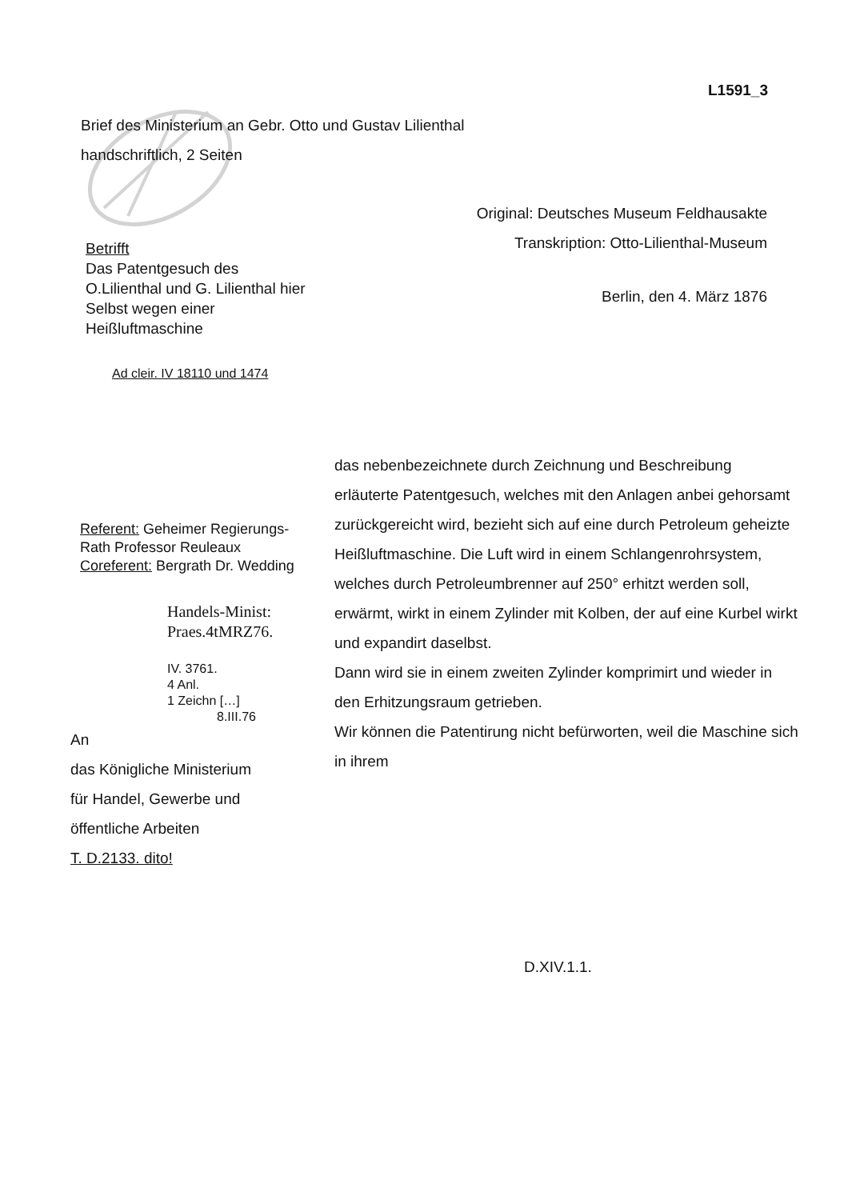L1591_3
Brief des Ministerium an Gebr. Otto und Gustav Lilienthal
handschriftlich, 2 Seiten
Original: Deutsches Museum Feldhausakte
Transkription: Otto-Lilienthal-Museum
Betrifft
Das Patentgesuch des
O.Lilienthal und G. Lilienthal hier
Selbst wegen einer
Heißluftmaschine
Berlin, den 4. März 1876
Ad cleir. IV 18110 und 1474
Referent: Geheimer Regierungs-
Rath Professor Reuleaux
Coreferent: Bergrath Dr. Wedding
Handels-Minist:
Praes.4tMRZ76.
IV. 3761.
4 Anl.
1 Zeichn […]
8.III.76
An
das Königliche Ministerium
für Handel, Gewerbe und
öffentliche Arbeiten
T. D.2133. dito!
das nebenbezeichnete durch Zeichnung und Beschreibung erläuterte Patentgesuch, welches mit den Anlagen anbei gehorsamt zurückgereicht wird, bezieht sich auf eine durch Petroleum geheizte Heißluftmaschine. Die Luft wird in einem Schlangenrohrsystem, welches durch Petroleumbrenner auf 250° erhitzt werden soll, erwärmt, wirkt in einem Zylinder mit Kolben, der auf eine Kurbel wirkt und expandirt daselbst.
Dann wird sie in einem zweiten Zylinder komprimirt und wieder in den Erhitzungsraum getrieben.
Wir können die Patentirung nicht befürworten, weil die Maschine sich in ihrem
D.XIV.1.1.